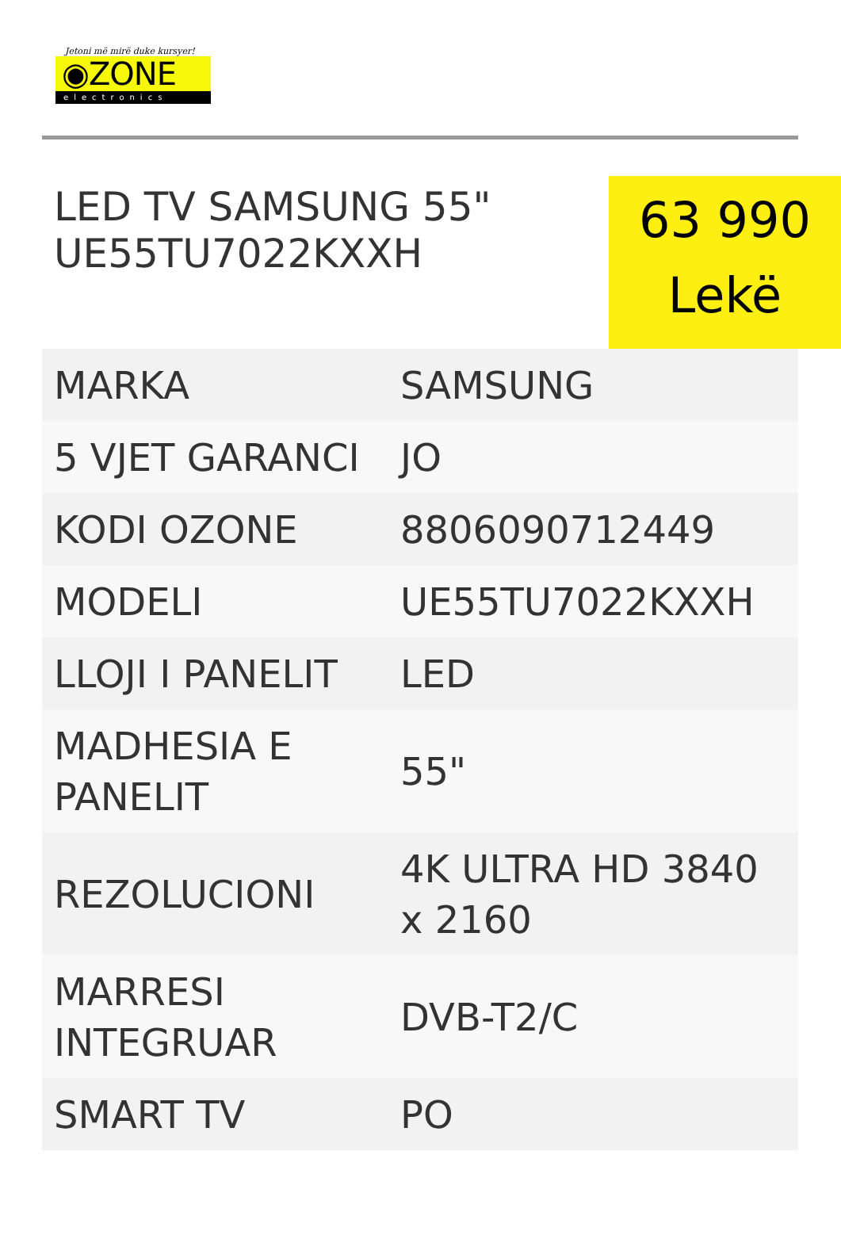Jetoni më mirë duke kursyer!
◉ZONE
electronics
LED TV SAMSUNG 55"
UE55TU7022KXXH
63 990
Lekë
| MARKA | SAMSUNG |
| 5 VJET GARANCI | JO |
| KODI OZONE | 8806090712449 |
| MODELI | UE55TU7022KXXH |
| LLOJI I PANELIT | LED |
| MADHESIA E PANELIT | 55" |
| REZOLUCIONI | 4K ULTRA HD 3840 x 2160 |
| MARRESI INTEGRUAR | DVB-T2/C |
| SMART TV | PO |